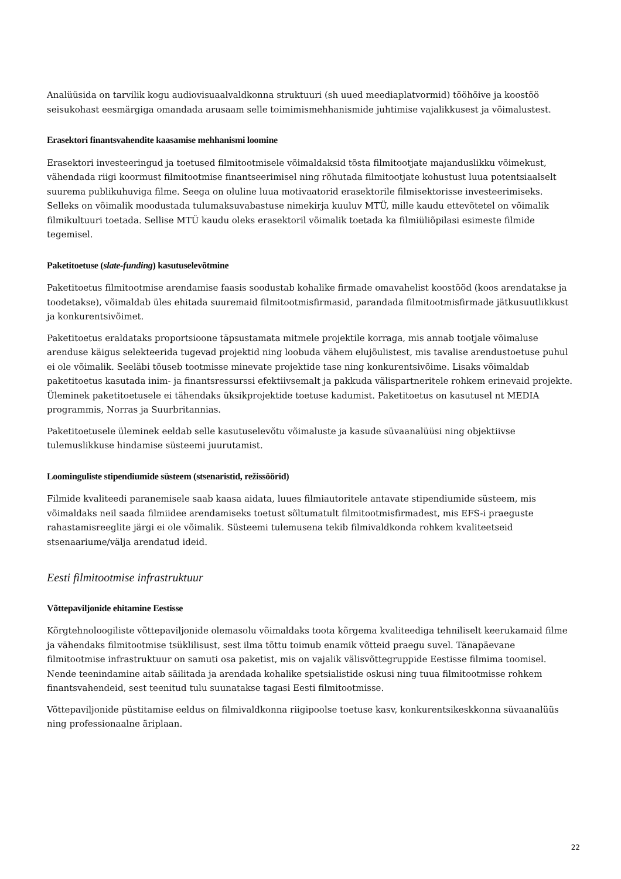Analüüsida on tarvilik kogu audiovisuaalvaldkonna struktuuri (sh uued meediaplatvormid) tööhõive ja koostöö seisukohast eesmärgiga omandada arusaam selle toimimismehhanismide juhtimise vajalikkusest ja võimalustest.
Erasektori finantsvahendite kaasamise mehhanismi loomine
Erasektori investeeringud ja toetused filmitootmisele võimaldaksid tõsta filmitootjate majanduslikku võimekust, vähendada riigi koormust filmitootmise finantseerimisel ning rõhutada filmitootjate kohustust luua potentsiaalselt suurema publikuhuviga filme. Seega on oluline luua motivaatorid erasektorile filmisektorisse investeerimiseks. Selleks on võimalik moodustada tulumaksuvabastuse nimekirja kuuluv MTÜ, mille kaudu ettevõtetel on võimalik filmikultuuri toetada. Sellise MTÜ kaudu oleks erasektoril võimalik toetada ka filmiüliõpilasi esimeste filmide tegemisel.
Paketitoetuse (slate-funding) kasutuselevõtmine
Paketitoetus filmitootmise arendamise faasis soodustab kohalike firmade omavahelist koostööd (koos arendatakse ja toodetakse), võimaldab üles ehitada suuremaid filmitootmisfirmasid, parandada filmitootmisfirmade jätkusuutlikkust ja konkurentsivõimet.
Paketitoetus eraldataks proportsioone täpsustamata mitmele projektile korraga, mis annab tootjale võimaluse arenduse käigus selekteerida tugevad projektid ning loobuda vähem elujõulistest, mis tavalise arendustoetuse puhul ei ole võimalik. Seeläbi tõuseb tootmisse minevate projektide tase ning konkurentsivõime. Lisaks võimaldab paketitoetus kasutada inim- ja finantsressurssi efektiivsemalt ja pakkuda välispartneritele rohkem erinevaid projekte. Üleminek paketitoetusele ei tähendaks üksikprojektide toetuse kadumist. Paketitoetus on kasutusel nt MEDIA programmis, Norras ja Suurbritannias.
Paketitoetusele üleminek eeldab selle kasutuselevõtu võimaluste ja kasude süvaanalüüsi ning objektiivse tulemuslikkuse hindamise süsteemi juurutamist.
Loominguliste stipendiumide süsteem (stsenaristid, režissöörid)
Filmide kvaliteedi paranemisele saab kaasa aidata, luues filmiautoritele antavate stipendiumide süsteem, mis võimaldaks neil saada filmiidee arendamiseks toetust sõltumatult filmitootmisfirmadest, mis EFS-i praeguste rahastamisreeglite järgi ei ole võimalik. Süsteemi tulemusena tekib filmivaldkonda rohkem kvaliteetseid stsenaariume/välja arendatud ideid.
Eesti filmitootmise infrastruktuur
Võttepaviljonide ehitamine Eestisse
Kõrgtehnoloogiliste võttepaviljonide olemasolu võimaldaks toota kõrgema kvaliteediga tehniliselt keerukamaid filme ja vähendaks filmitootmise tsüklilisust, sest ilma tõttu toimub enamik võtteid praegu suvel. Tänapäevane filmitootmise infrastruktuur on samuti osa paketist, mis on vajalik välisvõttegruppide Eestisse filmima toomisel. Nende teenindamine aitab säilitada ja arendada kohalike spetsialistide oskusi ning tuua filmitootmisse rohkem finantsvahendeid, sest teenitud tulu suunatakse tagasi Eesti filmitootmisse.
Võttepaviljonide püstitamise eeldus on filmivaldkonna riigipoolse toetuse kasv, konkurentsikeskkonna süvaanalüüs ning professionaalne äriplaan.
22